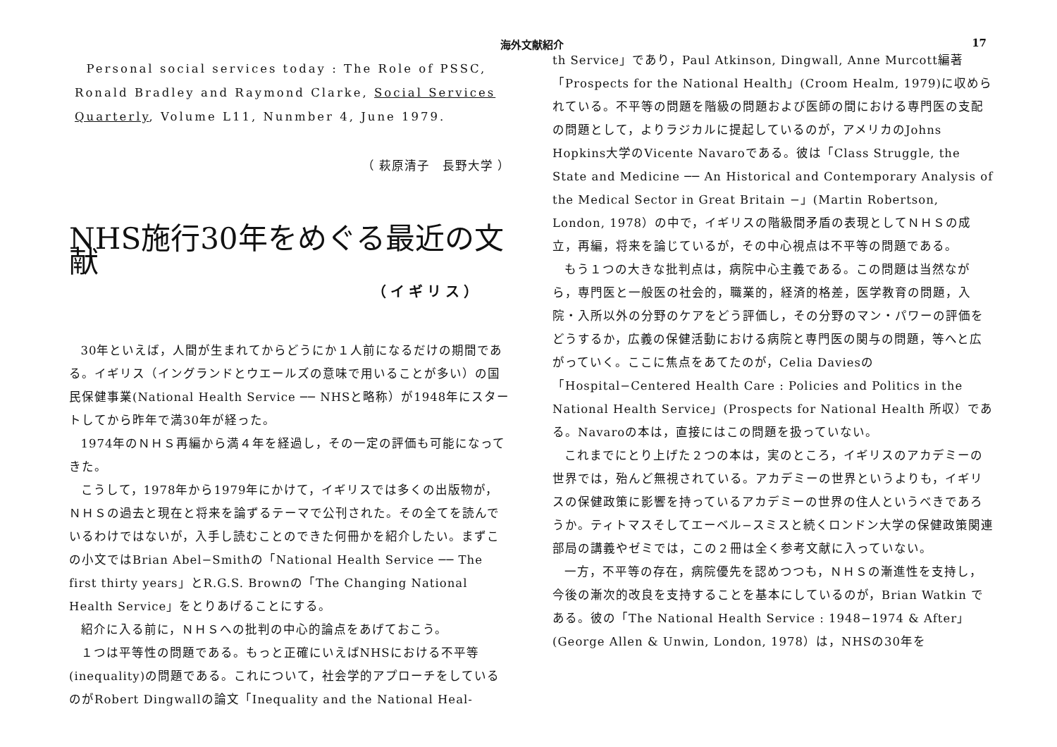海外文献紹介 17
Personal social services today : The Role of PSSC, Ronald Bradley and Raymond Clarke, Social Services Quarterly, Volume L11, Nunmber 4, June 1979.
（ 萩原清子　長野大学 ）
NHS施行30年をめぐる最近の文献
（イギリス）
30年といえば，人間が生まれてからどうにか１人前になるだけの期間である。イギリス（イングランドとウエールズの意味で用いることが多い）の国民保健事業(National Health Service ── NHSと略称）が1948年にスタートしてから昨年で満30年が経った。
1974年のＮＨＳ再編から満４年を経過し，その一定の評価も可能になってきた。
こうして，1978年から1979年にかけて，イギリスでは多くの出版物が，ＮＨＳの過去と現在と将来を論ずるテーマで公刊された。その全てを読んでいるわけではないが，入手し読むことのできた何冊かを紹介したい。まずこの小文ではBrian Abel−Smithの「National Health Service ── The first thirty years」とR.G.S. Brownの「The Changing National Health Service」をとりあげることにする。
紹介に入る前に，ＮＨＳへの批判の中心的論点をあげておこう。
１つは平等性の問題である。もっと正確にいえばNHSにおける不平等(inequality)の問題である。これについて，社会学的アプローチをしているのがRobert Dingwallの論文「Inequality and the National Heal-
th Service」であり，Paul Atkinson, Dingwall, Anne Murcott編著「Prospects for the National Health」(Croom Healm, 1979)に収められている。不平等の問題を階級の問題および医師の間における専門医の支配の問題として，よりラジカルに提起しているのが，アメリカのJohns Hopkins大学のVicente Navaroである。彼は「Class Struggle, the State and Medicine ── An Historical and Contemporary Analysis of the Medical Sector in Great Britain −」(Martin Robertson, London, 1978）の中で，イギリスの階級間矛盾の表現としてＮＨＳの成立，再編，将来を論じているが，その中心視点は不平等の問題である。
もう１つの大きな批判点は，病院中心主義である。この問題は当然ながら，専門医と一般医の社会的，職業的，経済的格差，医学教育の問題，入院・入所以外の分野のケアをどう評価し，その分野のマン・パワーの評価をどうするか，広義の保健活動における病院と専門医の関与の問題，等へと広がっていく。ここに焦点をあてたのが，Celia Daviesの「Hospital−Centered Health Care : Policies and Politics in the National Health Service」(Prospects for National Health 所収）である。Navaroの本は，直接にはこの問題を扱っていない。
これまでにとり上げた２つの本は，実のところ，イギリスのアカデミーの世界では，殆んど無視されている。アカデミーの世界というよりも，イギリスの保健政策に影響を持っているアカデミーの世界の住人というべきであろうか。ティトマスそしてエーベル−スミスと続くロンドン大学の保健政策関連部局の講義やゼミでは，この２冊は全く参考文献に入っていない。
一方，不平等の存在，病院優先を認めつつも，ＮＨＳの漸進性を支持し，今後の漸次的改良を支持することを基本にしているのが，Brian Watkin である。彼の「The National Health Service : 1948−1974 & After」(George Allen & Unwin, London, 1978）は，NHSの30年を